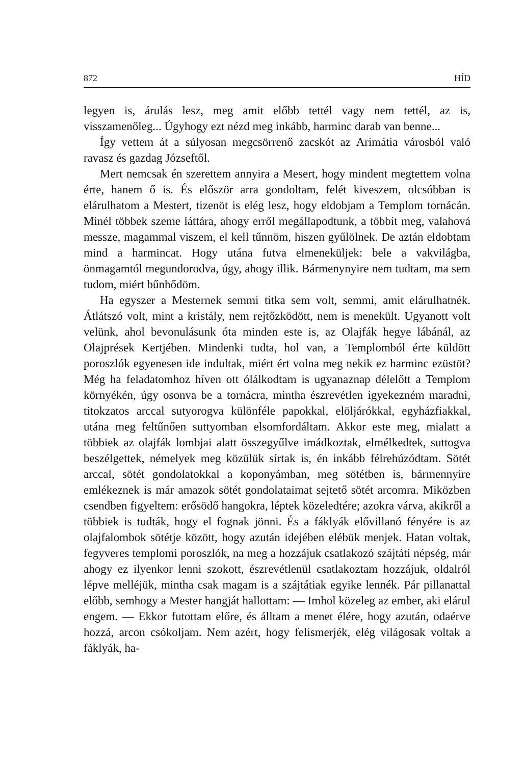872 HÍD
legyen is, árulás lesz, meg amit előbb tettél vagy nem tettél, az is, visszamenőleg... Úgyhogy ezt nézd meg inkább, harminc darab van benne...
Így vettem át a súlyosan megcsörrenő zacskót az Arimátia városból való ravasz és gazdag Józseftől.
Mert nemcsak én szerettem annyira a Mesert, hogy mindent megtettem volna érte, hanem ő is. És először arra gondoltam, felét kiveszem, olcsóbban is elárulhatom a Mestert, tizenöt is elég lesz, hogy eldobjam a Templom tornácán. Minél többek szeme láttára, ahogy erről megállapodtunk, a többit meg, valahová messze, magammal viszem, el kell tűnnöm, hiszen gyűlölnek. De aztán eldobtam mind a harmincat. Hogy utána futva elmeneküljek: bele a vakvilágba, önmagamtól megundorodva, úgy, ahogy illik. Bármenynyire nem tudtam, ma sem tudom, miért bűnhődöm.
Ha egyszer a Mesternek semmi titka sem volt, semmi, amit elárulhatnék. Átlátszó volt, mint a kristály, nem rejtőzködött, nem is menekült. Ugyanott volt velünk, ahol bevonulásunk óta minden este is, az Olajfák hegye lábánál, az Olajprések Kertjében. Mindenki tudta, hol van, a Templomból érte küldött poroszlók egyenesen ide indultak, miért ért volna meg nekik ez harminc ezüstöt? Még ha feladatomhoz híven ott ólálkodtam is ugyanaznap délelőtt a Templom környékén, úgy osonva be a tornácra, mintha észrevétlen igyekezném maradni, titokzatos arccal sutyorogva különféle papokkal, elöljárókkal, egyházfiakkal, utána meg feltűnően suttyomban elsomfordáltam. Akkor este meg, mialatt a többiek az olajfák lombjai alatt összegyűlve imádkoztak, elmélkedtek, suttogva beszélgettek, némelyek meg közülük sírtak is, én inkább félrehúzódtam. Sötét arccal, sötét gondolatokkal a koponyámban, meg sötétben is, bármennyire emlékeznek is már amazok sötét gondolataimat sejtető sötét arcomra. Miközben csendben figyeltem: erősödő hangokra, léptek közeledtére; azokra várva, akikről a többiek is tudták, hogy el fognak jönni. És a fáklyák elővillanó fényére is az olajfalombok sötétje között, hogy azután idejében elébük menjek. Hatan voltak, fegyveres templomi poroszlók, na meg a hozzájuk csatlakozó szájtáti népség, már ahogy ez ilyenkor lenni szokott, észrevétlenül csatlakoztam hozzájuk, oldalról lépve melléjük, mintha csak magam is a szájtátiak egyike lennék. Pár pillanattal előbb, semhogy a Mester hangját hallottam: — Imhol közeleg az ember, aki elárul engem. — Ekkor futottam előre, és álltam a menet élére, hogy azután, odaérve hozzá, arcon csókoljam. Nem azért, hogy felismerjék, elég világosak voltak a fáklyák, ha-